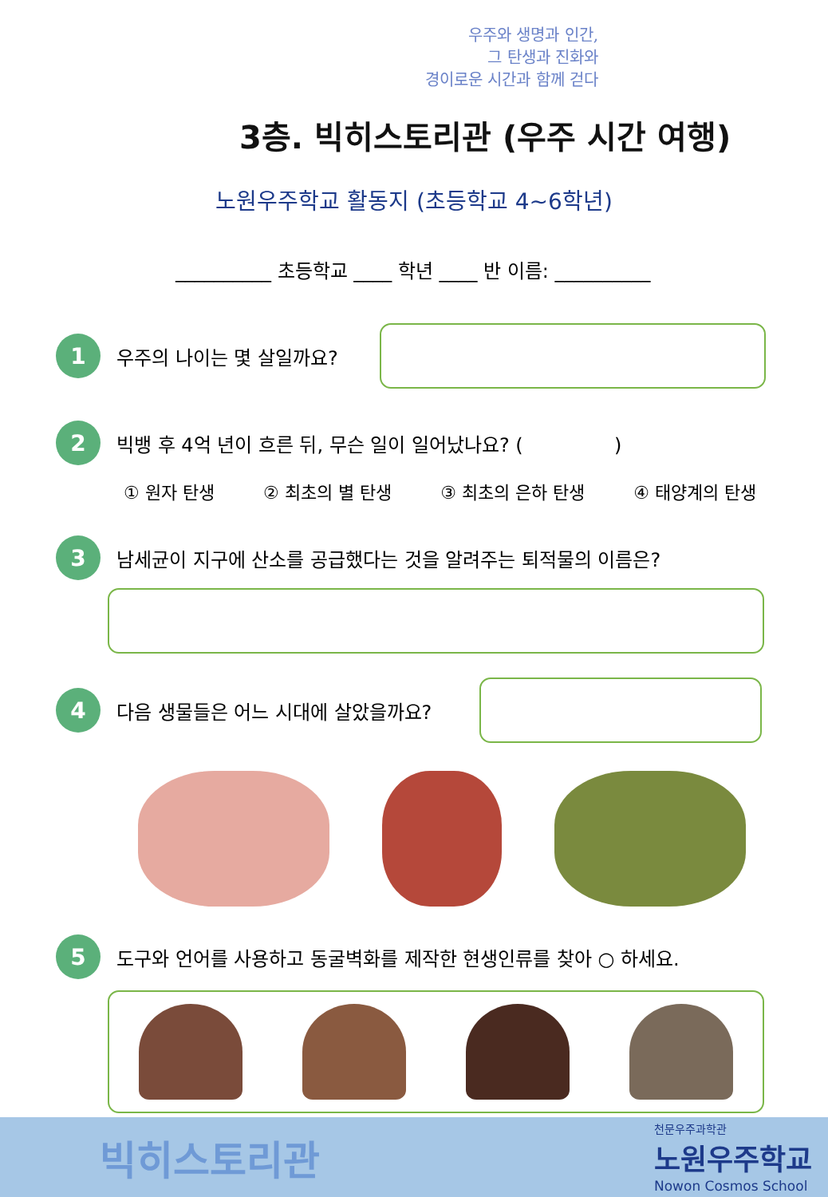우주와 생명과 인간,
그 탄생과 진화와
경이로운 시간과 함께 걷다
3층. 빅히스토리관 (우주 시간 여행)
노원우주학교 활동지 (초등학교 4~6학년)
__________ 초등학교 ____ 학년 ____ 반 이름: __________
1
우주의 나이는 몇 살일까요?
2
빅뱅 후 4억 년이 흐른 뒤, 무슨 일이 일어났나요? ( )
① 원자 탄생 ② 최초의 별 탄생 ③ 최초의 은하 탄생 ④ 태양계의 탄생
3
남세균이 지구에 산소를 공급했다는 것을 알려주는 퇴적물의 이름은?
4
다음 생물들은 어느 시대에 살았을까요?
5
도구와 언어를 사용하고 동굴벽화를 제작한 현생인류를 찾아 ○ 하세요.
빅히스토리관
천문우주과학관
노원우주학교
Nowon Cosmos School